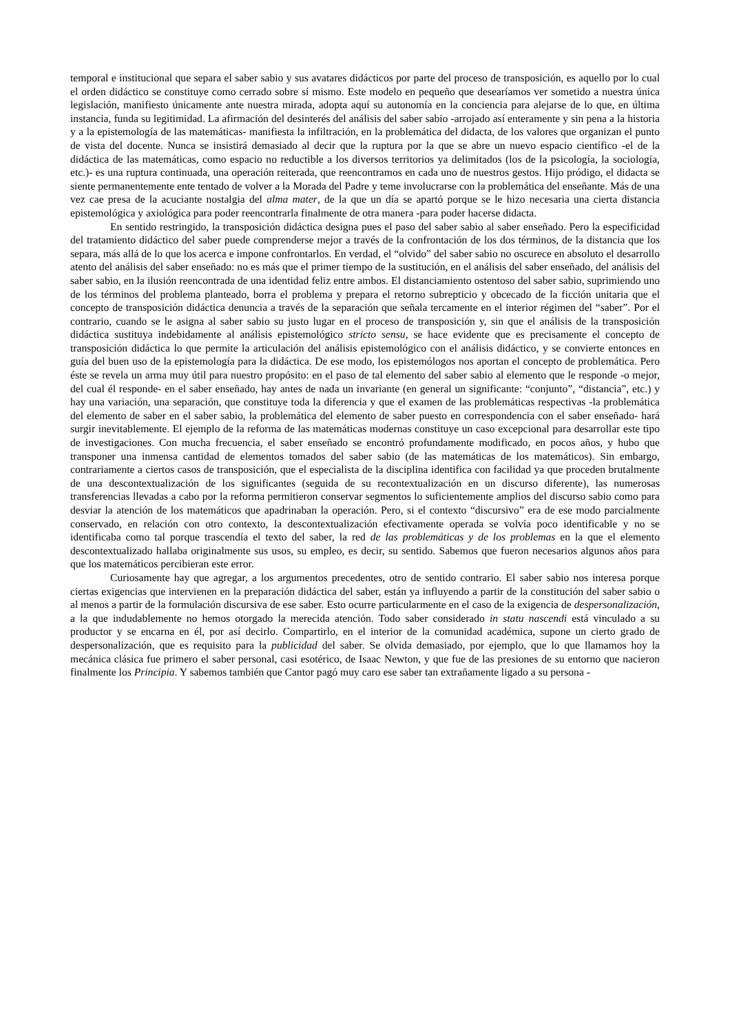temporal e institucional que separa el saber sabio y sus avatares didácticos por parte del proceso de transposición, es aquello por lo cual el orden didáctico se constituye como cerrado sobre sí mismo. Este modelo en pequeño que desearíamos ver sometido a nuestra única legislación, manifiesto únicamente ante nuestra mirada, adopta aquí su autonomía en la conciencia para alejarse de lo que, en última instancia, funda su legitimidad. La afirmación del desinterés del análisis del saber sabio -arrojado así enteramente y sin pena a la historia y a la epistemología de las matemáticas- manifiesta la infiltración, en la problemática del didacta, de los valores que organizan el punto de vista del docente. Nunca se insistirá demasiado al decir que la ruptura por la que se abre un nuevo espacio científico -el de la didáctica de las matemáticas, como espacio no reductible a los diversos territorios ya delimitados (los de la psicología, la sociología, etc.)- es una ruptura continuada, una operación reiterada, que reencontramos en cada uno de nuestros gestos. Hijo pródigo, el didacta se siente permanentemente ente tentado de volver a la Morada del Padre y teme involucrarse con la problemática del enseñante. Más de una vez cae presa de la acuciante nostalgia del alma mater, de la que un día se apartó porque se le hizo necesaria una cierta distancia epistemológica y axiológica para poder reencontrarla finalmente de otra manera -para poder hacerse didacta.
En sentido restringido, la transposición didáctica designa pues el paso del saber sabio al saber enseñado. Pero la especificidad del tratamiento didáctico del saber puede comprenderse mejor a través de la confrontación de los dos términos, de la distancia que los separa, más allá de lo que los acerca e impone confrontarlos. En verdad, el “olvido” del saber sabio no oscurece en absoluto el desarrollo atento del análisis del saber enseñado: no es más que el primer tiempo de la sustitución, en el análisis del saber enseñado, del análisis del saber sabio, en la ilusión reencontrada de una identidad feliz entre ambos. El distanciamiento ostentoso del saber sabio, suprimiendo uno de los términos del problema planteado, borra el problema y prepara el retorno subrepticio y obcecado de la ficción unitaria que el concepto de transposición didáctica denuncia a través de la separación que señala tercamente en el interior régimen del “saber”. Por el contrario, cuando se le asigna al saber sabio su justo lugar en el proceso de transposición y, sin que el análisis de la transposición didáctica sustituya indebidamente al análisis epistemológico stricto sensu, se hace evidente que es precisamente el concepto de transposición didáctica lo que permite la articulación del análisis epistemológico con el análisis didáctico, y se convierte entonces en guía del buen uso de la epistemología para la didáctica. De ese modo, los epistemólogos nos aportan el concepto de problemática. Pero éste se revela un arma muy útil para nuestro propósito: en el paso de tal elemento del saber sabio al elemento que le responde -o mejor, del cual él responde- en el saber enseñado, hay antes de nada un invariante (en general un significante: “conjunto”, “distancia”, etc.) y hay una variación, una separación, que constituye toda la diferencia y que el examen de las problemáticas respectivas -la problemática del elemento de saber en el saber sabio, la problemática del elemento de saber puesto en correspondencia con el saber enseñado- hará surgir inevitablemente. El ejemplo de la reforma de las matemáticas modernas constituye un caso excepcional para desarrollar este tipo de investigaciones. Con mucha frecuencia, el saber enseñado se encontró profundamente modificado, en pocos años, y hubo que transponer una inmensa cantidad de elementos tomados del saber sabio (de las matemáticas de los matemáticos). Sin embargo, contrariamente a ciertos casos de transposición, que el especialista de la disciplina identifica con facilidad ya que proceden brutalmente de una descontextualización de los significantes (seguida de su recontextualización en un discurso diferente), las numerosas transferencias llevadas a cabo por la reforma permitieron conservar segmentos lo suficientemente amplios del discurso sabio como para desviar la atención de los matemáticos que apadrinaban la operación. Pero, si el contexto “discursivo” era de ese modo parcialmente conservado, en relación con otro contexto, la descontextualización efectivamente operada se volvía poco identificable y no se identificaba como tal porque trascendía el texto del saber, la red de las problemáticas y de los problemas en la que el elemento descontextualizado hallaba originalmente sus usos, su empleo, es decir, su sentido. Sabemos que fueron necesarios algunos años para que los matemáticos percibieran este error.
Curiosamente hay que agregar, a los argumentos precedentes, otro de sentido contrario. El saber sabio nos interesa porque ciertas exigencias que intervienen en la preparación didáctica del saber, están ya influyendo a partir de la constitución del saber sabio o al menos a partir de la formulación discursiva de ese saber. Esto ocurre particularmente en el caso de la exigencia de despersonalización, a la que indudablemente no hemos otorgado la merecida atención. Todo saber considerado in statu nascendi está vinculado a su productor y se encarna en él, por así decirlo. Compartirlo, en el interior de la comunidad académica, supone un cierto grado de despersonalización, que es requisito para la publicidad del saber. Se olvida demasiado, por ejemplo, que lo que llamamos hoy la mecánica clásica fue primero el saber personal, casi esotérico, de Isaac Newton, y que fue de las presiones de su entorno que nacieron finalmente los Principia. Y sabemos también que Cantor pagó muy caro ese saber tan extrañamente ligado a su persona -